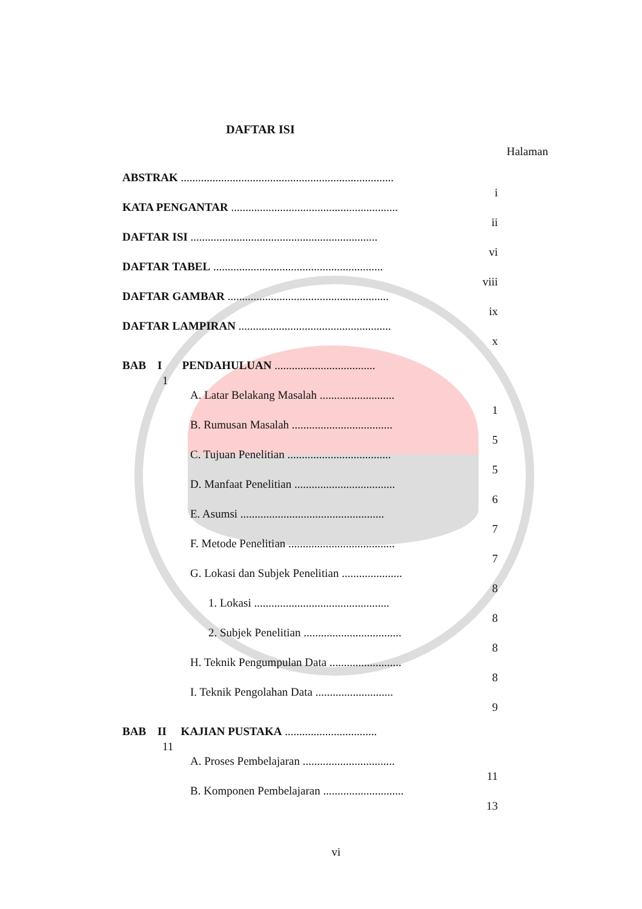DAFTAR ISI
Halaman
ABSTRAK ..........................................................................
i
KATA PENGANTAR ..........................................................
ii
DAFTAR ISI .................................................................
vi
DAFTAR TABEL ...........................................................
viii
DAFTAR GAMBAR ........................................................
ix
DAFTAR LAMPIRAN .....................................................
x
BAB I PENDAHULUAN ...................................
1
A. Latar Belakang Masalah ..........................
1
B. Rumusan Masalah ...................................
5
C. Tujuan Penelitian ....................................
5
D. Manfaat Penelitian ...................................
6
E. Asumsi ..................................................
7
F. Metode Penelitian .....................................
7
G. Lokasi dan Subjek Penelitian .....................
8
1. Lokasi ...............................................
8
2. Subjek Penelitian ..................................
8
H. Teknik Pengumpulan Data .........................
8
I. Teknik Pengolahan Data ...........................
9
BAB II KAJIAN PUSTAKA ................................
11
A. Proses Pembelajaran ................................
11
B. Komponen Pembelajaran ............................
13
vi